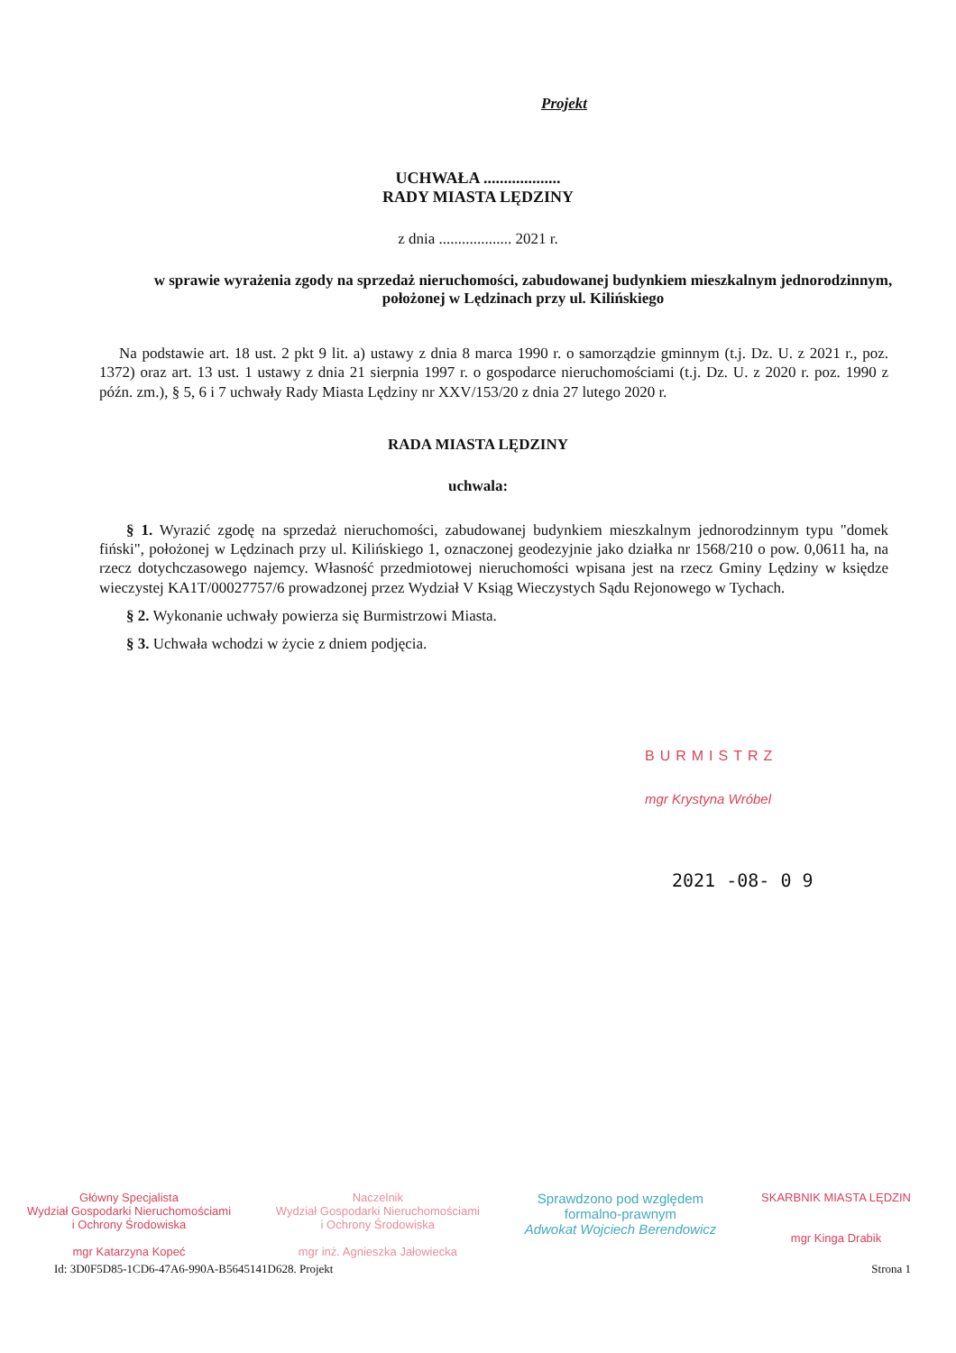Projekt
UCHWAŁA ...................
RADY MIASTA LĘDZINY
z dnia ................... 2021 r.
w sprawie wyrażenia zgody na sprzedaż nieruchomości, zabudowanej budynkiem mieszkalnym jednorodzinnym, położonej w Lędzinach przy ul. Kilińskiego
Na podstawie art. 18 ust. 2 pkt 9 lit. a) ustawy z dnia 8 marca 1990 r. o samorządzie gminnym (t.j. Dz. U. z 2021 r., poz. 1372) oraz art. 13 ust. 1 ustawy z dnia 21 sierpnia 1997 r. o gospodarce nieruchomościami (t.j. Dz. U. z 2020 r. poz. 1990 z późn. zm.), § 5, 6 i 7 uchwały Rady Miasta Lędziny nr XXV/153/20 z dnia 27 lutego 2020 r.
RADA MIASTA LĘDZINY
uchwala:
§ 1. Wyrazić zgodę na sprzedaż nieruchomości, zabudowanej budynkiem mieszkalnym jednorodzinnym typu "domek fiński", położonej w Lędzinach przy ul. Kilińskiego 1, oznaczonej geodezyjnie jako działka nr 1568/210 o pow. 0,0611 ha, na rzecz dotychczasowego najemcy. Własność przedmiotowej nieruchomości wpisana jest na rzecz Gminy Lędziny w księdze wieczystej KA1T/00027757/6 prowadzonej przez Wydział V Ksiąg Wieczystych Sądu Rejonowego w Tychach.
§ 2. Wykonanie uchwały powierza się Burmistrzowi Miasta.
§ 3. Uchwała wchodzi w życie z dniem podjęcia.
BURMISTRZ
mgr Krystyna Wróbel
2021 -08- 0 9
Główny Specjalista
Wydział Gospodarki Nieruchomościami
i Ochrony Środowiska
mgr Katarzyna Kopeć
Naczelnik
Wydział Gospodarki Nieruchomościami
i Ochrony Środowiska
mgr inż. Agnieszka Jałowiecka
Sprawdzono pod względem
formalno-prawnym
Adwokat Wojciech Berendowicz
SKARBNIK MIASTA LĘDZIN
mgr Kinga Drabik
Id: 3D0F5D85-1CD6-47A6-990A-B5645141D628. Projekt Strona 1